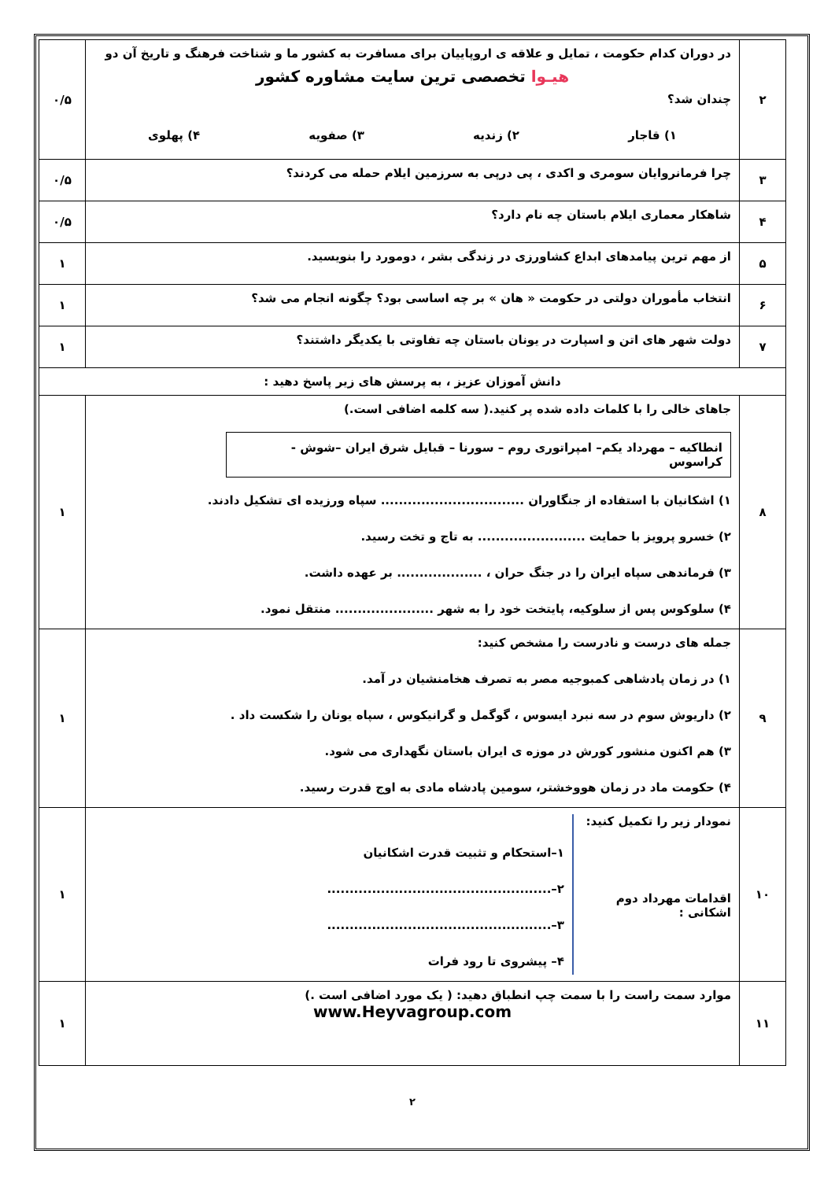| ۲ | در دوران کدام حکومت ، تمایل و علاقه ی اروپاییان برای مسافرت به کشور ما و شناخت فرهنگ و تاریخ آن دو هیـوا تخصصی ترین سایت مشاوره کشور چندان شد؟ ۱) قاجار ۲) زندیه ۳) صفویه ۴) پهلوی | ۰/۵ |
| ۳ | چرا فرمانروایان سومری و اکدی ، پی درپی به سرزمین ایلام حمله می کردند؟ | ۰/۵ |
| ۴ | شاهکار معماری ایلام باستان چه نام دارد؟ | ۰/۵ |
| ۵ | از مهم ترین پیامدهای ابداع کشاورزی در زندگی بشر ، دومورد را بنویسید. | ۱ |
| ۶ | انتخاب مأموران دولتی در حکومت « هان » بر چه اساسی بود؟ چگونه انجام می شد؟ | ۱ |
| ۷ | دولت شهر های اتن و اسپارت در یونان باستان چه تفاوتی با یکدیگر داشتند؟ | ۱ |
| دانش آموزان عزیز ، به پرسش های زیر پاسخ دهید : | | |
| ۸ | جاهای خالی را با کلمات داده شده پر کنید.( سه کلمه اضافی است.) انطاکیه – مهرداد یکم– امپراتوری روم – سورنا – قبایل شرق ایران –شوش - کراسوس ۱) اشکانیان با استفاده از جنگاوران ................................ سپاه ورزیده ای تشکیل دادند. ۲) خسرو پرویز با حمایت ........................ به تاج و تخت رسید. ۳) فرماندهی سپاه ایران را در جنگ حران ، ................... بر عهده داشت. ۴) سلوکوس پس از سلوکیه، پایتخت خود را به شهر ...................... منتقل نمود. | ۱ |
| ۹ | جمله های درست و نادرست را مشخص کنید: ۱) در زمان پادشاهی کمبوجیه مصر به تصرف هخامنشیان در آمد. ۲) داریوش سوم در سه نبرد ایسوس ، گوگمل و گرانیکوس ، سپاه یونان را شکست داد . ۳) هم اکنون منشور کورش در موزه ی ایران باستان نگهداری می شود. ۴) حکومت ماد در زمان هووخشتر، سومین پادشاه مادی به اوج قدرت رسید. | ۱ |
| ۱۰ | نمودار زیر را تکمیل کنید: اقدامات مهرداد دوم اشکانی : ۱–استحکام و تثبیت قدرت اشکانیان ۲–.................................................. ۳–.................................................. ۴– پیشروی تا رود فرات | ۱ |
| ۱۱ | موارد سمت راست را با سمت چپ انطباق دهید: ( یک مورد اضافی است .) www.Heyvagroup.com | ۱ |
۲